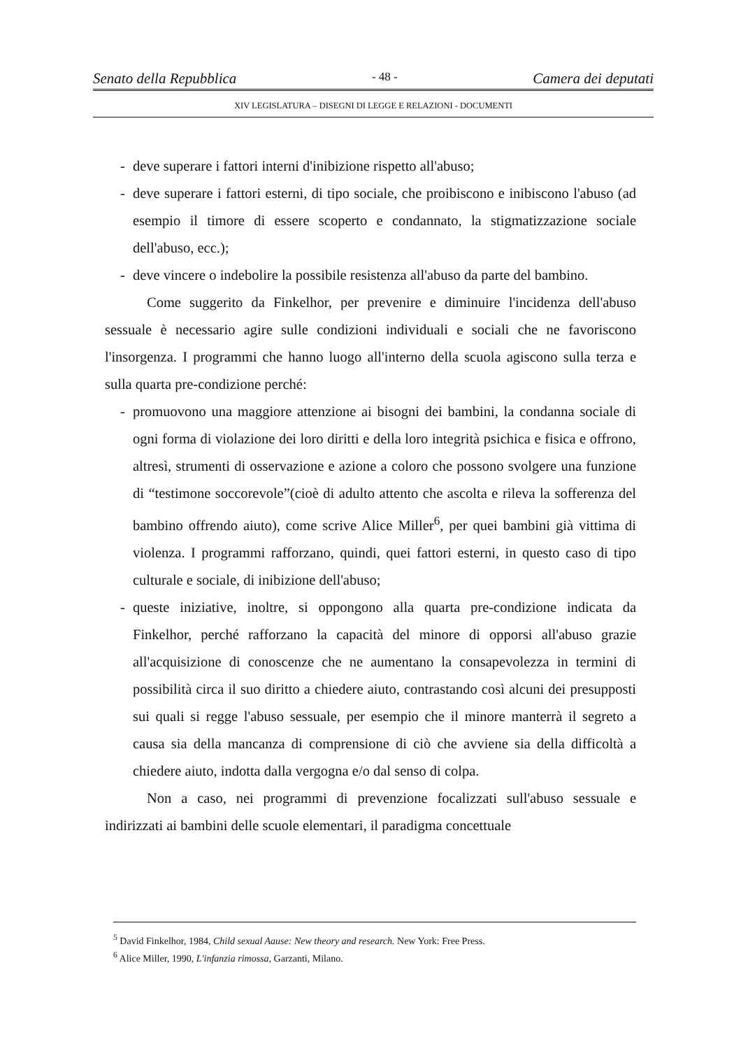Senato della Repubblica - 48 - Camera dei deputati
XIV LEGISLATURA – DISEGNI DI LEGGE E RELAZIONI - DOCUMENTI
- deve superare i fattori interni d'inibizione rispetto all'abuso;
- deve superare i fattori esterni, di tipo sociale, che proibiscono e inibiscono l'abuso (ad esempio il timore di essere scoperto e condannato, la stigmatizzazione sociale dell'abuso, ecc.);
- deve vincere o indebolire la possibile resistenza all'abuso da parte del bambino.
Come suggerito da Finkelhor, per prevenire e diminuire l'incidenza dell'abuso sessuale è necessario agire sulle condizioni individuali e sociali che ne favoriscono l'insorgenza. I programmi che hanno luogo all'interno della scuola agiscono sulla terza e sulla quarta pre-condizione perché:
- promuovono una maggiore attenzione ai bisogni dei bambini, la condanna sociale di ogni forma di violazione dei loro diritti e della loro integrità psichica e fisica e offrono, altresì, strumenti di osservazione e azione a coloro che possono svolgere una funzione di “testimone soccorevole”(cioè di adulto attento che ascolta e rileva la sofferenza del bambino offrendo aiuto), come scrive Alice Miller<sup>6</sup>, per quei bambini già vittima di violenza. I programmi rafforzano, quindi, quei fattori esterni, in questo caso di tipo culturale e sociale, di inibizione dell'abuso;
- queste iniziative, inoltre, si oppongono alla quarta pre-condizione indicata da Finkelhor, perché rafforzano la capacità del minore di opporsi all'abuso grazie all'acquisizione di conoscenze che ne aumentano la consapevolezza in termini di possibilità circa il suo diritto a chiedere aiuto, contrastando così alcuni dei presupposti sui quali si regge l'abuso sessuale, per esempio che il minore manterrà il segreto a causa sia della mancanza di comprensione di ciò che avviene sia della difficoltà a chiedere aiuto, indotta dalla vergogna e/o dal senso di colpa.
Non a caso, nei programmi di prevenzione focalizzati sull'abuso sessuale e indirizzati ai bambini delle scuole elementari, il paradigma concettuale
<sup>5</sup> David Finkelhor, 1984, Child sexual Aause: New theory and research. New York: Free Press.
<sup>6</sup> Alice Miller, 1990, L'infanzia rimossa, Garzanti, Milano.